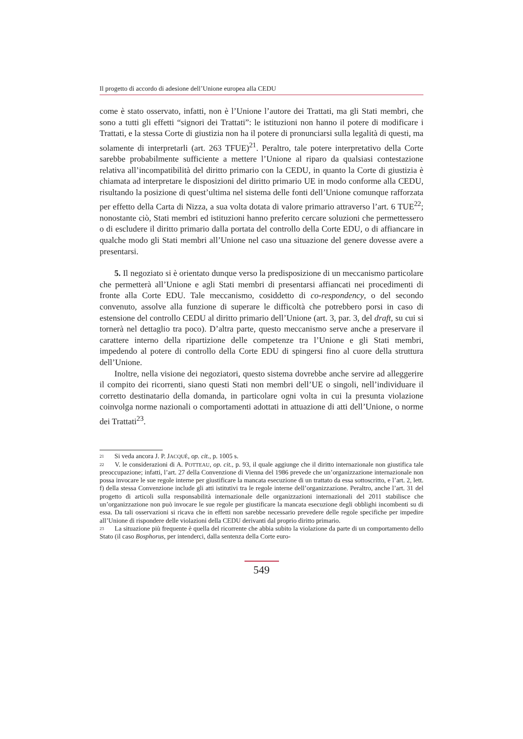Il progetto di accordo di adesione dell’Unione europea alla CEDU
come è stato osservato, infatti, non è l’Unione l’autore dei Trattati, ma gli Stati membri, che sono a tutti gli effetti “signori dei Trattati”: le istituzioni non hanno il potere di modificare i Trattati, e la stessa Corte di giustizia non ha il potere di pronunciarsi sulla legalità di questi, ma solamente di interpretarli (art. 263 TFUE)<sup>21</sup>. Peraltro, tale potere interpretativo della Corte sarebbe probabilmente sufficiente a mettere l’Unione al riparo da qualsiasi contestazione relativa all’incompatibilità del diritto primario con la CEDU, in quanto la Corte di giustizia è chiamata ad interpretare le disposizioni del diritto primario UE in modo conforme alla CEDU, risultando la posizione di quest’ultima nel sistema delle fonti dell’Unione comunque rafforzata per effetto della Carta di Nizza, a sua volta dotata di valore primario attraverso l’art. 6 TUE<sup>22</sup>; nonostante ciò, Stati membri ed istituzioni hanno preferito cercare soluzioni che permettessero o di escludere il diritto primario dalla portata del controllo della Corte EDU, o di affiancare in qualche modo gli Stati membri all’Unione nel caso una situazione del genere dovesse avere a presentarsi.
5. Il negoziato si è orientato dunque verso la predisposizione di un meccanismo particolare che permetterà all’Unione e agli Stati membri di presentarsi affiancati nei procedimenti di fronte alla Corte EDU. Tale meccanismo, cosiddetto di co-respondency, o del secondo convenuto, assolve alla funzione di superare le difficoltà che potrebbero porsi in caso di estensione del controllo CEDU al diritto primario dell’Unione (art. 3, par. 3, del draft, su cui si tornerà nel dettaglio tra poco). D’altra parte, questo meccanismo serve anche a preservare il carattere interno della ripartizione delle competenze tra l’Unione e gli Stati membri, impedendo al potere di controllo della Corte EDU di spingersi fino al cuore della struttura dell’Unione.
Inoltre, nella visione dei negoziatori, questo sistema dovrebbe anche servire ad alleggerire il compito dei ricorrenti, siano questi Stati non membri dell’UE o singoli, nell’individuare il corretto destinatario della domanda, in particolare ogni volta in cui la presunta violazione coinvolga norme nazionali o comportamenti adottati in attuazione di atti dell’Unione, o norme dei Trattati<sup>23</sup>.
<sup>21</sup> Si veda ancora J. P. JACQUÉ, op. cit., p. 1005 s.
<sup>22</sup> V. le considerazioni di A. POTTEAU, op. cit., p. 93, il quale aggiunge che il diritto internazionale non giustifica tale preoccupazione; infatti, l’art. 27 della Convenzione di Vienna del 1986 prevede che un’organizzazione internazionale non possa invocare le sue regole interne per giustificare la mancata esecuzione di un trattato da essa sottoscritto, e l’art. 2, lett. f) della stessa Convenzione include gli atti istitutivi tra le regole interne dell’organizzazione. Peraltro, anche l’art. 31 del progetto di articoli sulla responsabilità internazionale delle organizzazioni internazionali del 2011 stabilisce che un’organizzazione non può invocare le sue regole per giustificare la mancata esecuzione degli obblighi incombenti su di essa. Da tali osservazioni si ricava che in effetti non sarebbe necessario prevedere delle regole specifiche per impedire all’Unione di rispondere delle violazioni della CEDU derivanti dal proprio diritto primario.
<sup>23</sup> La situazione più frequente è quella del ricorrente che abbia subito la violazione da parte di un comportamento dello Stato (il caso Bosphorus, per intenderci, dalla sentenza della Corte euro-
549